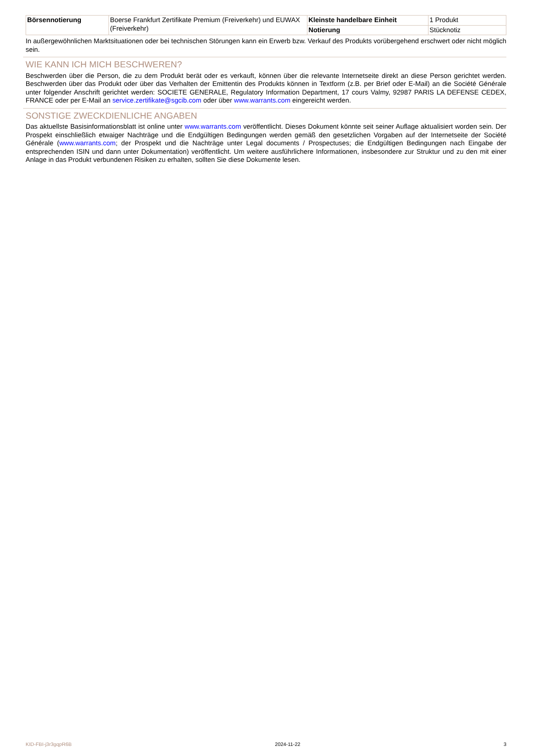| Börsennotierung | Boerse Frankfurt Zertifikate Premium (Freiverkehr) und EUWAX (Freiverkehr) | Kleinste handelbare Einheit | 1 Produkt |
| | | Notierung | Stücknotiz |
In außergewöhnlichen Marktsituationen oder bei technischen Störungen kann ein Erwerb bzw. Verkauf des Produkts vorübergehend erschwert oder nicht möglich sein.
WIE KANN ICH MICH BESCHWEREN?
Beschwerden über die Person, die zu dem Produkt berät oder es verkauft, können über die relevante Internetseite direkt an diese Person gerichtet werden. Beschwerden über das Produkt oder über das Verhalten der Emittentin des Produkts können in Textform (z.B. per Brief oder E-Mail) an die Société Générale unter folgender Anschrift gerichtet werden: SOCIETE GENERALE, Regulatory Information Department, 17 cours Valmy, 92987 PARIS LA DEFENSE CEDEX, FRANCE oder per E-Mail an service.zertifikate@sgcib.com oder über www.warrants.com eingereicht werden.
SONSTIGE ZWECKDIENLICHE ANGABEN
Das aktuellste Basisinformationsblatt ist online unter www.warrants.com veröffentlicht. Dieses Dokument könnte seit seiner Auflage aktualisiert worden sein. Der Prospekt einschließlich etwaiger Nachträge und die Endgültigen Bedingungen werden gemäß den gesetzlichen Vorgaben auf der Internetseite der Société Générale (www.warrants.com; der Prospekt und die Nachträge unter Legal documents / Prospectuses; die Endgültigen Bedingungen nach Eingabe der entsprechenden ISIN und dann unter Dokumentation) veröffentlicht. Um weitere ausführlichere Informationen, insbesondere zur Struktur und zu den mit einer Anlage in das Produkt verbundenen Risiken zu erhalten, sollten Sie diese Dokumente lesen.
KID-FBI-j3r3gqpR6B 2024-11-22 3